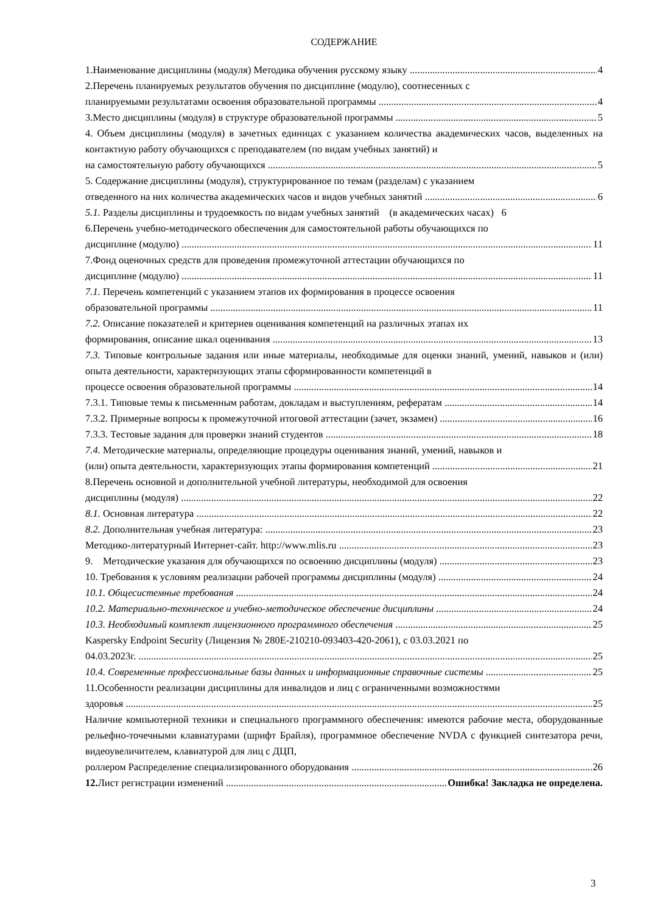СОДЕРЖАНИЕ
1.Наименование дисциплины (модуля) Методика обучения русскому языку 4
2.Перечень планируемых результатов обучения по дисциплине (модулю), соотнесенных с
планируемыми результатами освоения образовательной программы 4
3.Место дисциплины (модуля) в структуре образовательной программы 5
4. Объем дисциплины (модуля) в зачетных единицах с указанием количества академических часов, выделенных на контактную работу обучающихся с преподавателем (по видам учебных занятий) и
на самостоятельную работу обучающихся 5
5. Содержание дисциплины (модуля), структурированное по темам (разделам) с указанием
отведенного на них количества академических часов и видов учебных занятий 6
5.1. Разделы дисциплины и трудоемкость по видам учебных занятий (в академических часах) 6
6.Перечень учебно-методического обеспечения для самостоятельной работы обучающихся по
дисциплине (модулю) 11
7.Фонд оценочных средств для проведения промежуточной аттестации обучающихся по
дисциплине (модулю) 11
7.1. Перечень компетенций с указанием этапов их формирования в процессе освоения
образовательной программы 11
7.2. Описание показателей и критериев оценивания компетенций на различных этапах их
формирования, описание шкал оценивания 13
7.3. Типовые контрольные задания или иные материалы, необходимые для оценки знаний, умений, навыков и (или) опыта деятельности, характеризующих этапы сформированности компетенций в
процессе освоения образовательной программы 14
7.3.1. Типовые темы к письменным работам, докладам и выступлениям, рефератам 14
7.3.2. Примерные вопросы к промежуточной итоговой аттестации (зачет, экзамен) 16
7.3.3. Тестовые задания для проверки знаний студентов 18
7.4. Методические материалы, определяющие процедуры оценивания знаний, умений, навыков и
(или) опыта деятельности, характеризующих этапы формирования компетенций 21
8.Перечень основной и дополнительной учебной литературы, необходимой для освоения
дисциплины (модуля) 22
8.1. Основная литература 22
8.2. Дополнительная учебная литература: 23
Методико-литературный Интернет-сайт. http://www.mlis.ru 23
9. Методические указания для обучающихся по освоению дисциплины (модуля) 23
10. Требования к условиям реализации рабочей программы дисциплины (модуля) 24
10.1. Общесистемные требования 24
10.2. Материально-техническое и учебно-методическое обеспечение дисциплины 24
10.3. Необходимый комплект лицензионного программного обеспечения 25
Kaspersky Endpoint Security (Лицензия № 280E-210210-093403-420-2061), с 03.03.2021 по
04.03.2023г. 25
10.4. Современные профессиональные базы данных и информационные справочные системы 25
11.Особенности реализации дисциплины для инвалидов и лиц с ограниченными возможностями
здоровья 25
Наличие компьютерной техники и специального программного обеспечения: имеются рабочие места, оборудованные рельефно-точечными клавиатурами (шрифт Брайля), программное обеспечение NVDA с функцией синтезатора речи, видеоувеличителем, клавиатурой для лиц с ДЦП,
роллером Распределение специализированного оборудования 26
12. Лист регистрации изменений Ошибка! Закладка не определена.
3